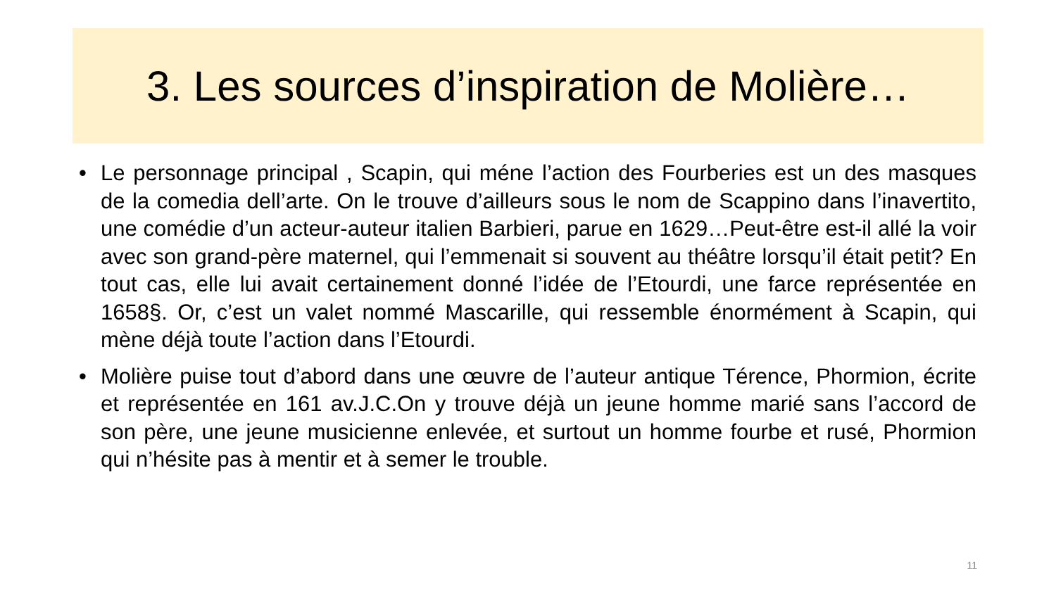3. Les sources d’inspiration de Molière…
• Le personnage principal , Scapin, qui méne l’action des Fourberies est un des masques de la comedia dell’arte. On le trouve d’ailleurs sous le nom de Scappino dans l’inavertito, une comédie d’un acteur-auteur italien Barbieri, parue en 1629…Peut-être est-il allé la voir avec son grand-père maternel, qui l’emmenait si souvent au théâtre lorsqu’il était petit? En tout cas, elle lui avait certainement donné l’idée de l’Etourdi, une farce représentée en 1658§. Or, c’est un valet nommé Mascarille, qui ressemble énormément à Scapin, qui mène déjà toute l’action dans l’Etourdi.
• Molière puise tout d’abord dans une œuvre de l’auteur antique Térence, Phormion, écrite et représentée en 161 av.J.C.On y trouve déjà un jeune homme marié sans l’accord de son père, une jeune musicienne enlevée, et surtout un homme fourbe et rusé, Phormion qui n’hésite pas à mentir et à semer le trouble.
11